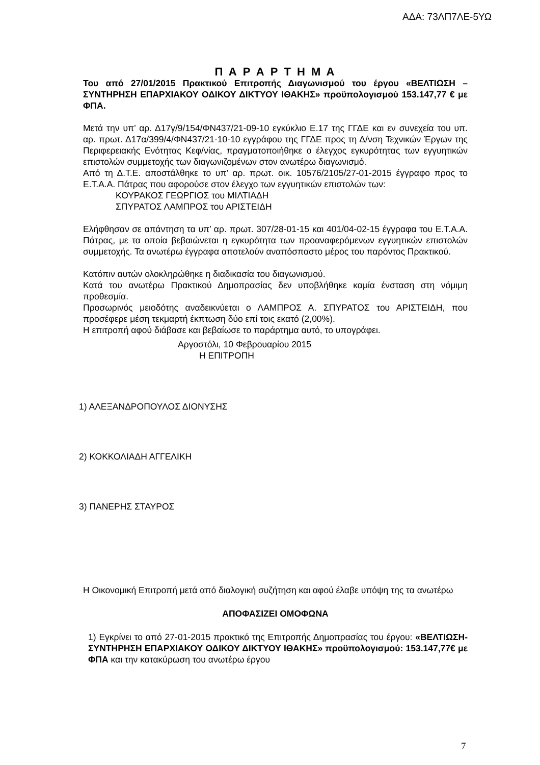ΑΔΑ: 73ΛΠ7ΛΕ-5ΥΩ
Π Α Ρ Α Ρ Τ Η Μ Α
Του από 27/01/2015 Πρακτικού Επιτροπής Διαγωνισμού του έργου «ΒΕΛΤΙΩΣΗ – ΣΥΝΤΗΡΗΣΗ ΕΠΑΡΧΙΑΚΟΥ ΟΔΙΚΟΥ ΔΙΚΤΥΟΥ ΙΘΑΚΗΣ» προϋπολογισμού 153.147,77 € με ΦΠΑ.
Μετά την υπ’ αρ. Δ17γ/9/154/ΦΝ437/21-09-10 εγκύκλιο Ε.17 της ΓΓΔΕ και εν συνεχεία του υπ. αρ. πρωτ. Δ17α/399/4/ΦΝ437/21-10-10 εγγράφου της ΓΓΔΕ προς τη Δ/νση Τεχνικών Έργων της Περιφερειακής Ενότητας Κεφ/νίας, πραγματοποιήθηκε ο έλεγχος εγκυρότητας των εγγυητικών επιστολών συμμετοχής των διαγωνιζομένων στον ανωτέρω διαγωνισμό.
Από τη Δ.Τ.Ε. αποστάλθηκε το υπ’ αρ. πρωτ. οικ. 10576/2105/27-01-2015 έγγραφο προς το Ε.Τ.Α.Α. Πάτρας που αφορούσε στον έλεγχο των εγγυητικών επιστολών των:
ΚΟΥΡΑΚΟΣ ΓΕΩΡΓΙΟΣ του ΜΙΛΤΙΑΔΗ
ΣΠΥΡΑΤΟΣ ΛΑΜΠΡΟΣ του ΑΡΙΣΤΕΙΔΗ
Ελήφθησαν σε απάντηση τα υπ’ αρ. πρωτ. 307/28-01-15 και 401/04-02-15 έγγραφα του Ε.Τ.Α.Α. Πάτρας, με τα οποία βεβαιώνεται η εγκυρότητα των προαναφερόμενων εγγυητικών επιστολών συμμετοχής. Τα ανωτέρω έγγραφα αποτελούν αναπόσπαστο μέρος του παρόντος Πρακτικού.
Κατόπιν αυτών ολοκληρώθηκε η διαδικασία του διαγωνισμού.
Κατά του ανωτέρω Πρακτικού Δημοπρασίας δεν υποβλήθηκε καμία ένσταση στη νόμιμη προθεσμία.
Προσωρινός μειοδότης αναδεικνύεται ο ΛΑΜΠΡΟΣ Α. ΣΠΥΡΑΤΟΣ του ΑΡΙΣΤΕΙΔΗ, που προσέφερε μέση τεκμαρτή έκπτωση δύο επί τοις εκατό (2,00%).
Η επιτροπή αφού διάβασε και βεβαίωσε το παράρτημα αυτό, το υπογράφει.
Αργοστόλι, 10 Φεβρουαρίου 2015
Η ΕΠΙΤΡΟΠΗ
1) ΑΛΕΞΑΝΔΡΟΠΟΥΛΟΣ ΔΙΟΝΥΣΗΣ
2) ΚΟΚΚΟΛΙΑΔΗ ΑΓΓΕΛΙΚΗ
3) ΠΑΝΕΡΗΣ ΣΤΑΥΡΟΣ
Η Οικονομική Επιτροπή μετά από διαλογική συζήτηση και αφού έλαβε υπόψη της τα ανωτέρω
ΑΠΟΦΑΣΙΖΕΙ ΟΜΟΦΩΝΑ
1) Εγκρίνει το από 27-01-2015 πρακτικό της Επιτροπής Δημοπρασίας του έργου: «ΒΕΛΤΙΩΣΗ-ΣΥΝΤΗΡΗΣΗ ΕΠΑΡΧΙΑΚΟΥ ΟΔΙΚΟΥ ΔΙΚΤΥΟΥ ΙΘΑΚΗΣ» προϋπολογισμού: 153.147,77€ με ΦΠΑ και την κατακύρωση του ανωτέρω έργου
7